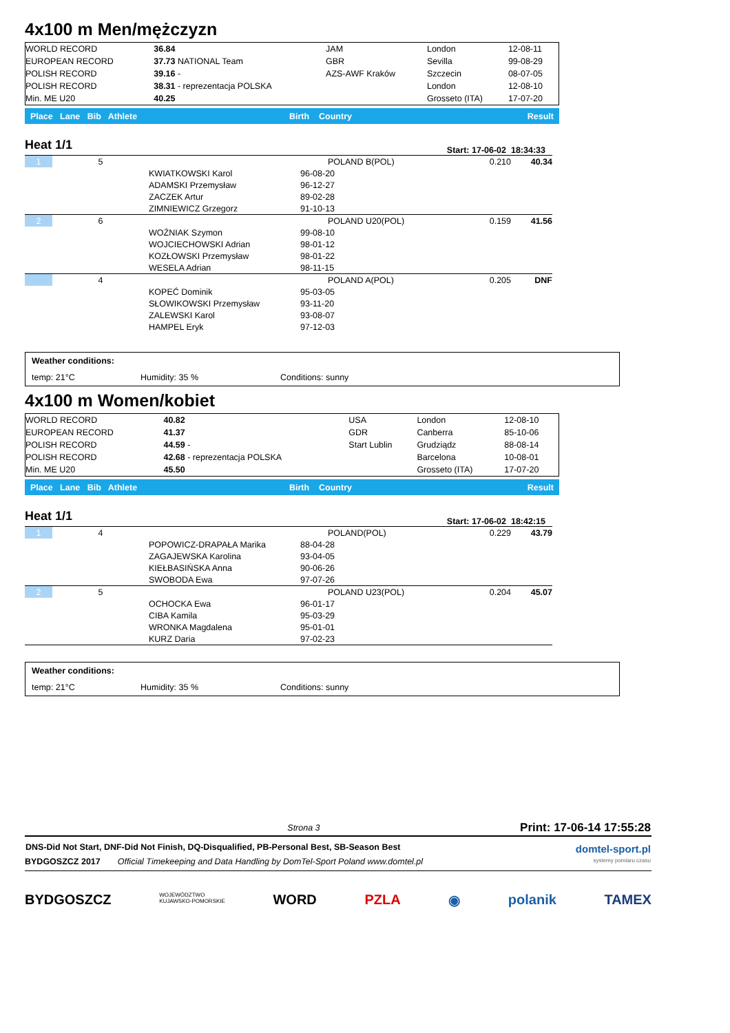4x100 m Men/mężczyzn
| WORLD RECORD | 36.84 | JAM | London | 12-08-11 |
| EUROPEAN RECORD | 37.73 NATIONAL Team | GBR | Sevilla | 99-08-29 |
| POLISH RECORD | 39.16 - | AZS-AWF Kraków | Szczecin | 08-07-05 |
| POLISH RECORD | 38.31 - reprezentacja POLSKA | | London | 12-08-10 |
| Min. ME U20 | 40.25 | | Grosseto (ITA) | 17-07-20 |
| Place Lane Bib Athlete | Birth Country | Result |
Heat 1/1
Start: 17-06-02 18:34:33
| 1 | 5 | | | POLAND B(POL) | 0.210 | 40.34 |
| | | KWIATKOWSKI Karol | 96-08-20 | | | |
| | | ADAMSKI Przemysław | 96-12-27 | | | |
| | | ZACZEK Artur | 89-02-28 | | | |
| | | ZIMNIEWICZ Grzegorz | 91-10-13 | | | |
| 2 | 6 | | | POLAND U20(POL) | 0.159 | 41.56 |
| | | WOŹNIAK Szymon | 99-08-10 | | | |
| | | WOJCIECHOWSKI Adrian | 98-01-12 | | | |
| | | KOZŁOWSKI Przemysław | 98-01-22 | | | |
| | | WESELA Adrian | 98-11-15 | | | |
| | 4 | | | POLAND A(POL) | 0.205 | DNF |
| | | KOPEĆ Dominik | 95-03-05 | | | |
| | | SŁOWIKOWSKI Przemysław | 93-11-20 | | | |
| | | ZALEWSKI Karol | 93-08-07 | | | |
| | | HAMPEL Eryk | 97-12-03 | | | |
| Weather conditions: | | |
| temp: 21°C | Humidity: 35 % | Conditions: sunny |
4x100 m Women/kobiet
| WORLD RECORD | 40.82 | USA | London | 12-08-10 |
| EUROPEAN RECORD | 41.37 | GDR | Canberra | 85-10-06 |
| POLISH RECORD | 44.59 - | Start Lublin | Grudziądz | 88-08-14 |
| POLISH RECORD | 42.68 - reprezentacja POLSKA | | Barcelona | 10-08-01 |
| Min. ME U20 | 45.50 | | Grosseto (ITA) | 17-07-20 |
| Place Lane Bib Athlete | Birth Country | Result |
Heat 1/1
Start: 17-06-02 18:42:15
| 1 | 4 | | | POLAND(POL) | 0.229 | 43.79 |
| | | POPOWICZ-DRAPAŁA Marika | 88-04-28 | | | |
| | | ZAGAJEWSKA Karolina | 93-04-05 | | | |
| | | KIEŁBASIŃSKA Anna | 90-06-26 | | | |
| | | SWOBODA Ewa | 97-07-26 | | | |
| 2 | 5 | | | POLAND U23(POL) | 0.204 | 45.07 |
| | | OCHOCKA Ewa | 96-01-17 | | | |
| | | CIBA Kamila | 95-03-29 | | | |
| | | WRONKA Magdalena | 95-01-01 | | | |
| | | KURZ Daria | 97-02-23 | | | |
| Weather conditions: | | |
| temp: 21°C | Humidity: 35 % | Conditions: sunny |
| | Strona 3 | Print: 17-06-14 17:55:28 |
| DNS-Did Not Start, DNF-Did Not Finish, DQ-Disqualified, PB-Personal Best, SB-Season Best | | domtel-sport.pl systemy pomiaru czasu |
| BYDGOSZCZ 2017 | Official Timekeeping and Data Handling by DomTel-Sport Poland www.domtel.pl | |
BYDGOSZCZ WOJEWÓDZTWO
KUJAWSKO-POMORSKIE WORD PZLA ◉ polanik TAMEX